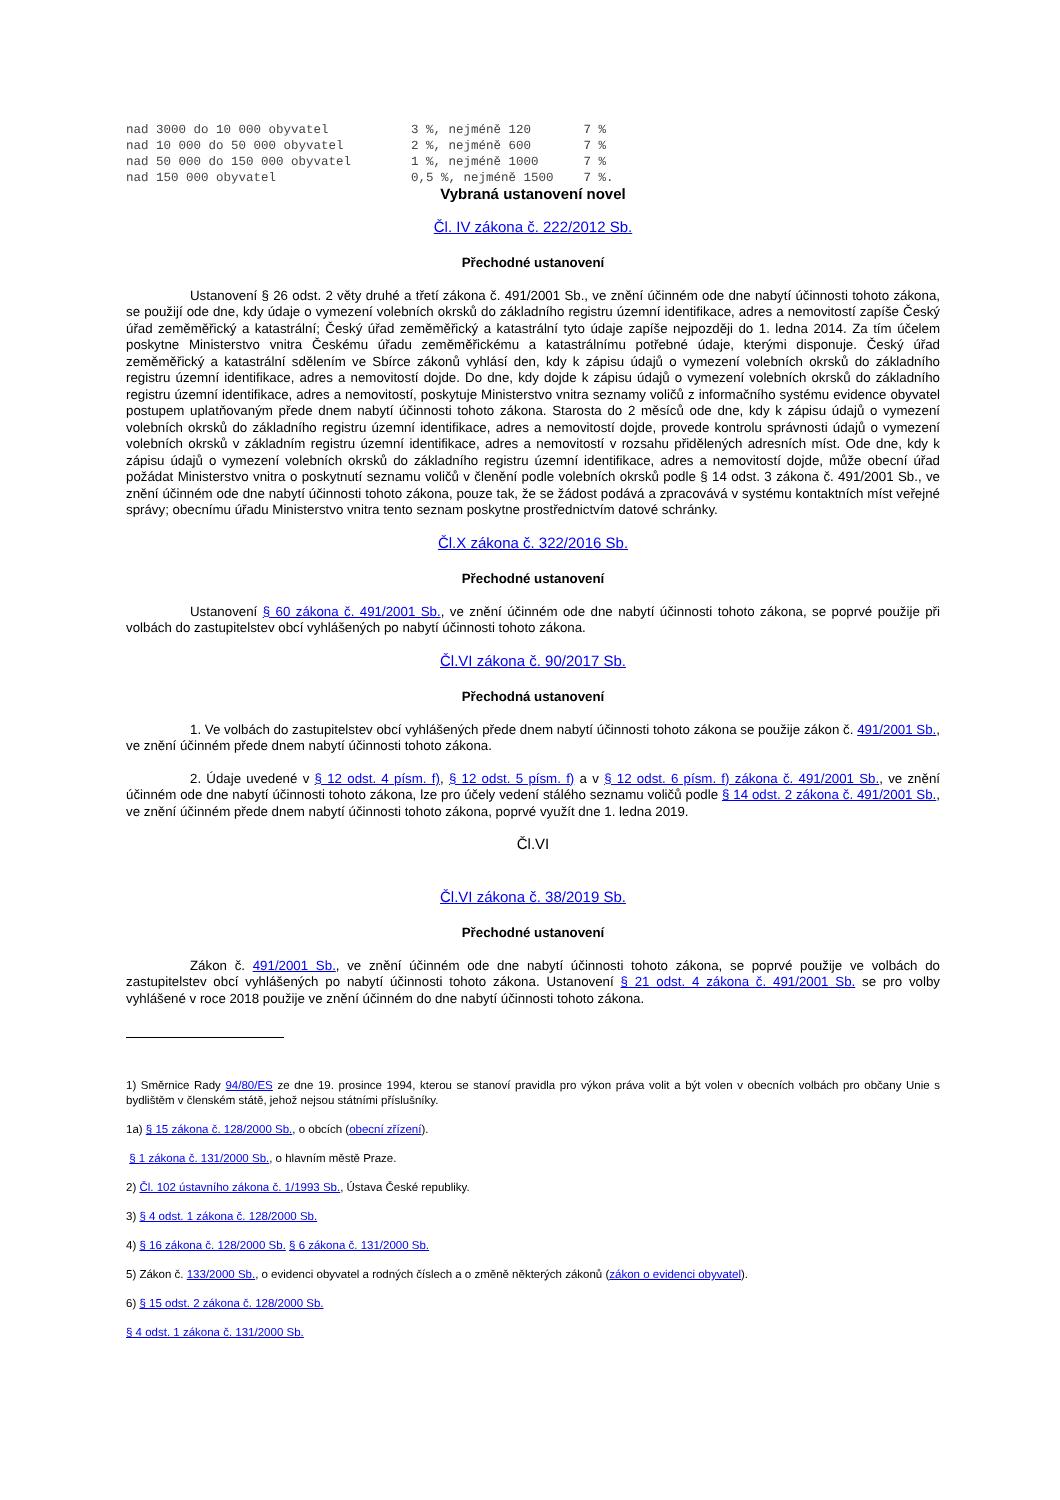nad 3000 do 10 000 obyvatel           3 %, nejméně 120       7 %
nad 10 000 do 50 000 obyvatel         2 %, nejméně 600       7 %
nad 50 000 do 150 000 obyvatel        1 %, nejméně 1000      7 %
nad 150 000 obyvatel                  0,5 %, nejméně 1500    7 %.
Vybraná ustanovení novel
Čl. IV zákona č. 222/2012 Sb.
Přechodné ustanovení
Ustanovení § 26 odst. 2 věty druhé a třetí zákona č. 491/2001 Sb., ve znění účinném ode dne nabytí účinnosti tohoto zákona, se použijí ode dne, kdy údaje o vymezení volebních okrsků do základního registru územní identifikace, adres a nemovitostí zapíše Český úřad zeměměřický a katastrální; Český úřad zeměměřický a katastrální tyto údaje zapíše nejpozději do 1. ledna 2014. Za tím účelem poskytne Ministerstvo vnitra Českému úřadu zeměměřickému a katastrálnímu potřebné údaje, kterými disponuje. Český úřad zeměměřický a katastrální sdělením ve Sbírce zákonů vyhlásí den, kdy k zápisu údajů o vymezení volebních okrsků do základního registru územní identifikace, adres a nemovitostí dojde. Do dne, kdy dojde k zápisu údajů o vymezení volebních okrsků do základního registru územní identifikace, adres a nemovitostí, poskytuje Ministerstvo vnitra seznamy voličů z informačního systému evidence obyvatel postupem uplatňovaným přede dnem nabytí účinnosti tohoto zákona. Starosta do 2 měsíců ode dne, kdy k zápisu údajů o vymezení volebních okrsků do základního registru územní identifikace, adres a nemovitostí dojde, provede kontrolu správnosti údajů o vymezení volebních okrsků v základním registru územní identifikace, adres a nemovitostí v rozsahu přidělených adresních míst. Ode dne, kdy k zápisu údajů o vymezení volebních okrsků do základního registru územní identifikace, adres a nemovitostí dojde, může obecní úřad požádat Ministerstvo vnitra o poskytnutí seznamu voličů v členění podle volebních okrsků podle § 14 odst. 3 zákona č. 491/2001 Sb., ve znění účinném ode dne nabytí účinnosti tohoto zákona, pouze tak, že se žádost podává a zpracovává v systému kontaktních míst veřejné správy; obecnímu úřadu Ministerstvo vnitra tento seznam poskytne prostřednictvím datové schránky.
Čl.X zákona č. 322/2016 Sb.
Přechodné ustanovení
Ustanovení § 60 zákona č. 491/2001 Sb., ve znění účinném ode dne nabytí účinnosti tohoto zákona, se poprvé použije při volbách do zastupitelstev obcí vyhlášených po nabytí účinnosti tohoto zákona.
Čl.VI zákona č. 90/2017 Sb.
Přechodná ustanovení
1. Ve volbách do zastupitelstev obcí vyhlášených přede dnem nabytí účinnosti tohoto zákona se použije zákon č. 491/2001 Sb., ve znění účinném přede dnem nabytí účinnosti tohoto zákona.
2. Údaje uvedené v § 12 odst. 4 písm. f), § 12 odst. 5 písm. f) a v § 12 odst. 6 písm. f) zákona č. 491/2001 Sb., ve znění účinném ode dne nabytí účinnosti tohoto zákona, lze pro účely vedení stálého seznamu voličů podle § 14 odst. 2 zákona č. 491/2001 Sb., ve znění účinném přede dnem nabytí účinnosti tohoto zákona, poprvé využít dne 1. ledna 2019.
Čl.VI
Čl.VI zákona č. 38/2019 Sb.
Přechodné ustanovení
Zákon č. 491/2001 Sb., ve znění účinném ode dne nabytí účinnosti tohoto zákona, se poprvé použije ve volbách do zastupitelstev obcí vyhlášených po nabytí účinnosti tohoto zákona. Ustanovení § 21 odst. 4 zákona č. 491/2001 Sb. se pro volby vyhlášené v roce 2018 použije ve znění účinném do dne nabytí účinnosti tohoto zákona.
1) Směrnice Rady 94/80/ES ze dne 19. prosince 1994, kterou se stanoví pravidla pro výkon práva volit a být volen v obecních volbách pro občany Unie s bydlištěm v členském státě, jehož nejsou státními příslušníky.
1a) § 15 zákona č. 128/2000 Sb., o obcích (obecní zřízení).
§ 1 zákona č. 131/2000 Sb., o hlavním městě Praze.
2) Čl. 102 ústavního zákona č. 1/1993 Sb., Ústava České republiky.
3) § 4 odst. 1 zákona č. 128/2000 Sb.
4) § 16 zákona č. 128/2000 Sb. § 6 zákona č. 131/2000 Sb.
5) Zákon č. 133/2000 Sb., o evidenci obyvatel a rodných číslech a o změně některých zákonů (zákon o evidenci obyvatel).
6) § 15 odst. 2 zákona č. 128/2000 Sb.
§ 4 odst. 1 zákona č. 131/2000 Sb.